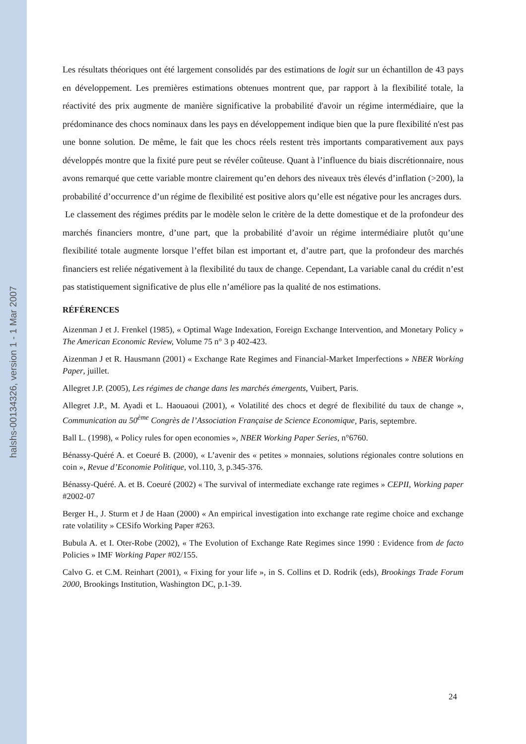halshs-00134326, version 1 - 1 Mar 2007
Les résultats théoriques ont été largement consolidés par des estimations de logit sur un échantillon de 43 pays en développement. Les premières estimations obtenues montrent que, par rapport à la flexibilité totale, la réactivité des prix augmente de manière significative la probabilité d'avoir un régime intermédiaire, que la prédominance des chocs nominaux dans les pays en développement indique bien que la pure flexibilité n'est pas une bonne solution. De même, le fait que les chocs réels restent très importants comparativement aux pays développés montre que la fixité pure peut se révéler coûteuse. Quant à l’influence du biais discrétionnaire, nous avons remarqué que cette variable montre clairement qu’en dehors des niveaux très élevés d’inflation (>200), la probabilité d’occurrence d’un régime de flexibilité est positive alors qu’elle est négative pour les ancrages durs.
Le classement des régimes prédits par le modèle selon le critère de la dette domestique et de la profondeur des marchés financiers montre, d’une part, que la probabilité d’avoir un régime intermédiaire plutôt qu’une flexibilité totale augmente lorsque l’effet bilan est important et, d’autre part, que la profondeur des marchés financiers est reliée négativement à la flexibilité du taux de change. Cependant, La variable canal du crédit n’est pas statistiquement significative de plus elle n’améliore pas la qualité de nos estimations.
RÉFÉRENCES
Aizenman J et J. Frenkel (1985), « Optimal Wage Indexation, Foreign Exchange Intervention, and Monetary Policy » The American Economic Review, Volume 75 n° 3 p 402-423.
Aizenman J et R. Hausmann (2001) « Exchange Rate Regimes and Financial-Market Imperfections » NBER Working Paper, juillet.
Allegret J.P. (2005), Les régimes de change dans les marchés émergents, Vuibert, Paris.
Allegret J.P., M. Ayadi et L. Haouaoui (2001), « Volatilité des chocs et degré de flexibilité du taux de change », Communication au 50<sup>ème</sup> Congrès de l’Association Française de Science Economique, Paris, septembre.
Ball L. (1998), « Policy rules for open economies », NBER Working Paper Series, n°6760.
Bénassy-Quéré A. et Coeuré B. (2000), « L’avenir des « petites » monnaies, solutions régionales contre solutions en coin », Revue d’Economie Politique, vol.110, 3, p.345-376.
Bénassy-Quéré. A. et B. Coeuré (2002) « The survival of intermediate exchange rate regimes » CEPII, Working paper #2002-07
Berger H., J. Sturm et J de Haan (2000) « An empirical investigation into exchange rate regime choice and exchange rate volatility » CESifo Working Paper #263.
Bubula A. et I. Oter-Robe (2002), « The Evolution of Exchange Rate Regimes since 1990 : Evidence from de facto Policies » IMF Working Paper #02/155.
Calvo G. et C.M. Reinhart (2001), « Fixing for your life », in S. Collins et D. Rodrik (eds), Brookings Trade Forum 2000, Brookings Institution, Washington DC, p.1-39.
24